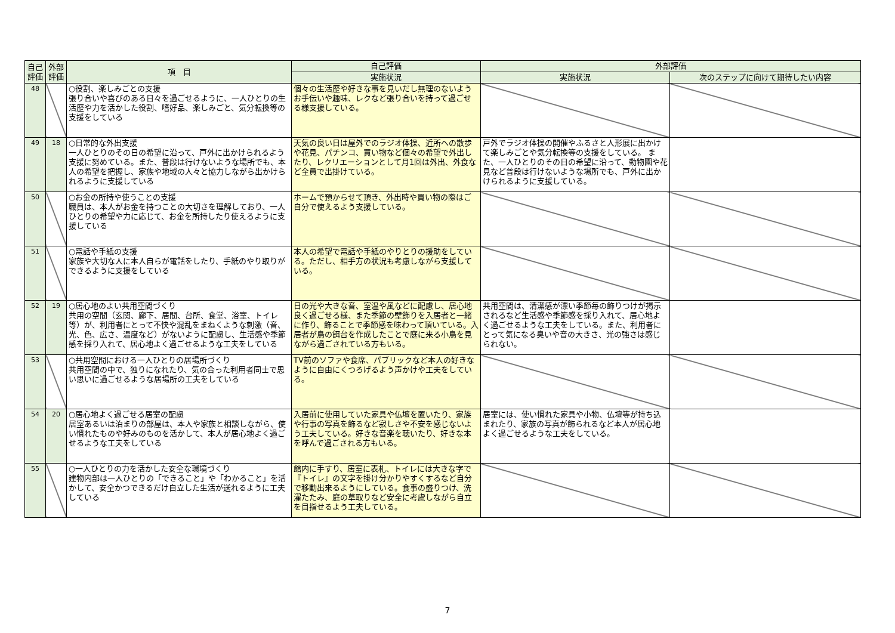| 自己評価 | 外部評価 | 項 目 | 自己評価 | 外部評価 | |
| --- | --- | --- | --- | --- | --- |
| | | | 実施状況 | 実施状況 | 次のステップに向けて期待したい内容 |
| 48 | | ○役割、楽しみごとの支援 張り合いや喜びのある日々を過ごせるように、一人ひとりの生活歴や力を活かした役割、嗜好品、楽しみごと、気分転換等の支援をしている | 個々の生活歴や好きな事を見いだし無理のないようお手伝いや趣味、レクなど張り合いを持って過ごせる様支援している。 | | |
| 49 | 18 | ○日常的な外出支援 一人ひとりのその日の希望に沿って、戸外に出かけられるよう支援に努めている。また、普段は行けないような場所でも、本人の希望を把握し、家族や地域の人々と協力しながら出かけられるように支援している | 天気の良い日は屋外でのラジオ体操、近所への散歩や花見、パチンコ、買い物など個々の希望で外出したり、レクリエーションとして月1回は外出、外食など全員で出掛けている。 | 戸外でラジオ体操の開催やふるさと人形展に出かけて楽しみごとや気分転換等の支援をしている。 また、一人ひとりのその日の希望に沿って、動物園や花見など普段は行けないような場所でも、戸外に出かけられるように支援している。 | |
| 50 | | ○お金の所持や使うことの支援 職員は、本人がお金を持つことの大切さを理解しており、一人ひとりの希望や力に応じて、お金を所持したり使えるように支援している | ホームで預からせて頂き、外出時や買い物の際はご自分で使えるよう支援している。 | | |
| 51 | | ○電話や手紙の支援 家族や大切な人に本人自らが電話をしたり、手紙のやり取りができるように支援をしている | 本人の希望で電話や手紙のやりとりの援助をしている。ただし、相手方の状況も考慮しながら支援している。 | | |
| 52 | 19 | ○居心地のよい共用空間づくり 共用の空間（玄関、廊下、居間、台所、食堂、浴室、トイレ等）が、利用者にとって不快や混乱をまねくような刺激（音、光、色、広さ、温度など）がないように配慮し、生活感や季節感を採り入れて、居心地よく過ごせるような工夫をしている | 日の光や大きな音、室温や風などに配慮し、居心地良く過ごせる様、また季節の壁飾りを入居者と一緒に作り、飾ることで季節感を味わって頂いている。入居者が鳥の餌台を作成したことで庭に来る小鳥を見ながら過ごされている方もいる。 | 共用空間は、清潔感が漂い季節毎の飾りつけが掲示されるなど生活感や季節感を採り入れて、居心地よく過ごせるような工夫をしている。また、利用者にとって気になる臭いや音の大きさ、光の強さは感じられない。 | |
| 53 | | ○共用空間における一人ひとりの居場所づくり 共用空間の中で、独りになれたり、気の合った利用者同士で思い思いに過ごせるような居場所の工夫をしている | TV前のソファや食席、パブリックなど本人の好きなように自由にくつろげるよう声かけや工夫をしている。 | | |
| 54 | 20 | ○居心地よく過ごせる居室の配慮 居室あるいは泊まりの部屋は、本人や家族と相談しながら、使い慣れたものや好みのものを活かして、本人が居心地よく過ごせるような工夫をしている | 入居前に使用していた家具や仏壇を置いたり、家族や行事の写真を飾るなど寂しさや不安を感じないよう工夫している。好きな音楽を聴いたり、好きな本を呼んで過ごされる方もいる。 | 居室には、使い慣れた家具や小物、仏壇等が持ち込まれたり、家族の写真が飾られるなど本人が居心地よく過ごせるような工夫をしている。 | |
| 55 | | ○一人ひとりの力を活かした安全な環境づくり 建物内部は一人ひとりの「できること」や「わかること」を活かして、安全かつできるだけ自立した生活が送れるように工夫している | 館内に手すり、居室に表札、トイレには大きな字で『トイレ』の文字を掛け分かりやすくするなど自分で移動出来るようにしている。食事の盛りつけ、洗濯たたみ、庭の草取りなど安全に考慮しながら自立を目指せるよう工夫している。 | | |
7